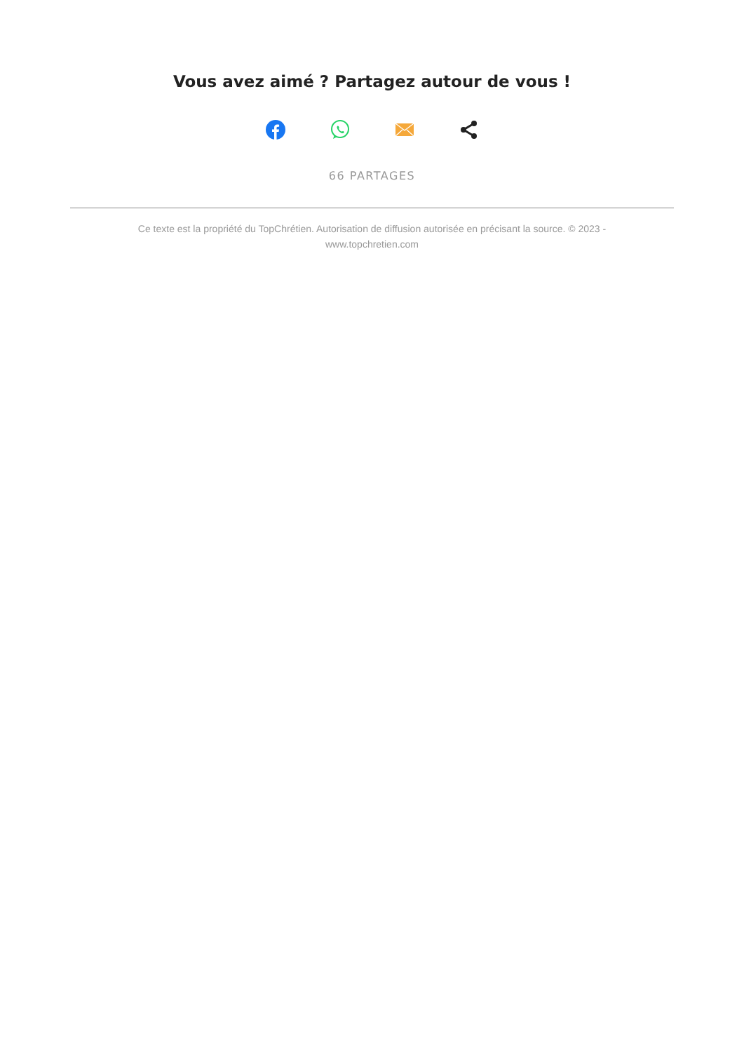Vous avez aimé ? Partagez autour de vous !
66 PARTAGES
Ce texte est la propriété du TopChrétien. Autorisation de diffusion autorisée en précisant la source. © 2023 - www.topchretien.com